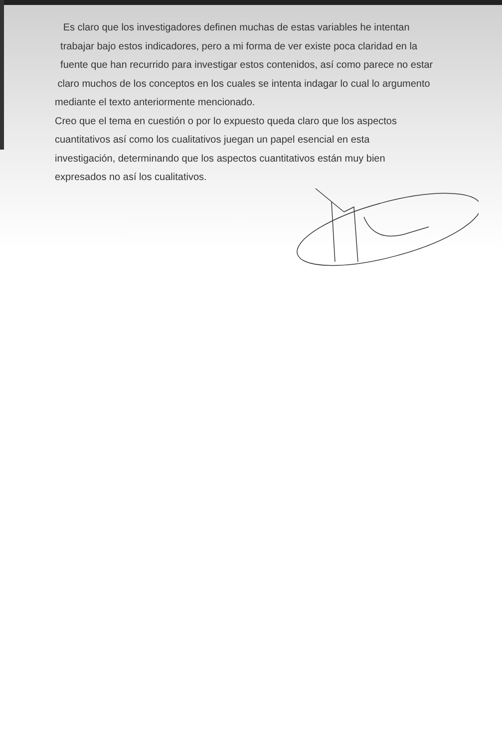Es claro que los investigadores definen muchas de estas variables he intentan
trabajar bajo estos indicadores, pero a mi forma de ver existe poca claridad en la
fuente que han recurrido para investigar estos contenidos, así como parece no estar
claro muchos de los conceptos en los cuales se intenta indagar lo cual lo argumento
mediante el texto anteriormente mencionado.
Creo que el tema en cuestión o por lo expuesto queda claro que los aspectos
cuantitativos así como los cualitativos juegan un papel esencial en esta
investigación, determinando que los aspectos cuantitativos están muy bien
expresados no así los cualitativos.